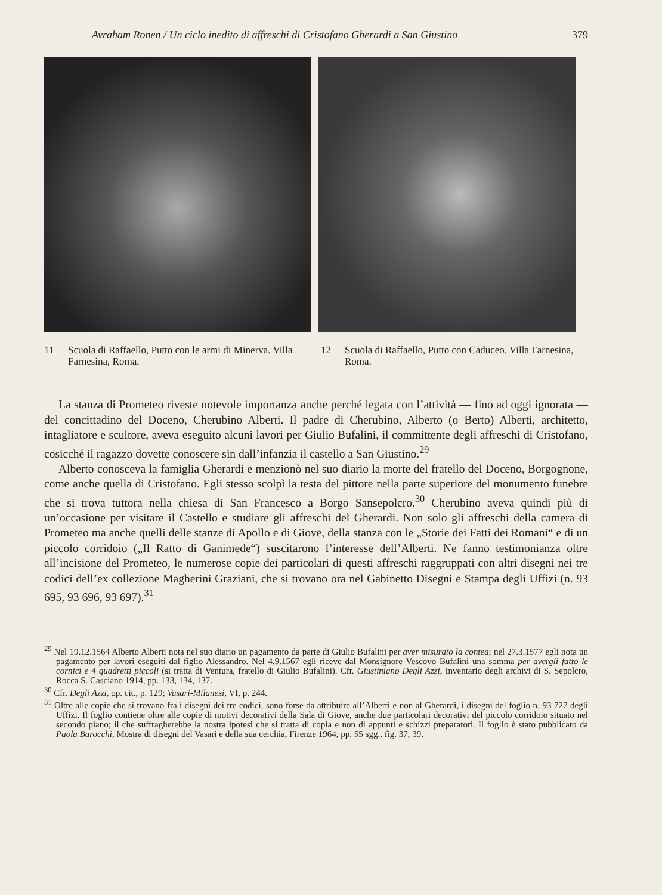Avraham Ronen / Un ciclo inedito di affreschi di Cristofano Gherardi a San Giustino 379
11 Scuola di Raffaello, Putto con le armi di Minerva. Villa Farnesina, Roma.
12 Scuola di Raffaello, Putto con Caduceo. Villa Farnesina, Roma.
La stanza di Prometeo riveste notevole importanza anche perché legata con l’attività — fino ad oggi ignorata — del concittadino del Doceno, Cherubino Alberti. Il padre di Cherubino, Alberto (o Berto) Alberti, architetto, intagliatore e scultore, aveva eseguito alcuni lavori per Giulio Bufalini, il committente degli affreschi di Cristofano, cosicché il ragazzo dovette conoscere sin dall’infanzia il castello a San Giustino.<sup>29</sup>
Alberto conosceva la famiglia Gherardi e menzionò nel suo diario la morte del fratello del Doceno, Borgognone, come anche quella di Cristofano. Egli stesso scolpì la testa del pittore nella parte superiore del monumento funebre che si trova tuttora nella chiesa di San Francesco a Borgo Sansepolcro.<sup>30</sup> Cherubino aveva quindi più di un’occasione per visitare il Castello e studiare gli affreschi del Gherardi. Non solo gli affreschi della camera di Prometeo ma anche quelli delle stanze di Apollo e di Giove, della stanza con le „Storie dei Fatti dei Romani“ e di un piccolo corridoio („Il Ratto di Ganimede“) suscitarono l’interesse dell’Alberti. Ne fanno testimonianza oltre all’incisione del Prometeo, le numerose copie dei particolari di questi affreschi raggruppati con altri disegni nei tre codici dell’ex collezione Magherini Graziani, che si trovano ora nel Gabinetto Disegni e Stampa degli Uffizi (n. 93 695, 93 696, 93 697).<sup>31</sup>
<sup>29</sup> Nel 19.12.1564 Alberto Alberti nota nel suo diario un pagamento da parte di Giulio Bufalini per aver misurato la contea; nel 27.3.1577 egli nota un pagamento per lavori eseguiti dal figlio Alessandro. Nel 4.9.1567 egli riceve dal Monsignore Vescovo Bufalini una somma per avergli fatto le cornici e 4 quadretti piccoli (si tratta di Ventura, fratello di Giulio Bufalini). Cfr. Giustiniano Degli Azzi, Inventario degli archivi di S. Sepolcro, Rocca S. Casciano 1914, pp. 133, 134, 137.
<sup>30</sup> Cfr. Degli Azzi, op. cit., p. 129; Vasari-Milanesi, VI, p. 244.
<sup>31</sup> Oltre alle copie che si trovano fra i disegni dei tre codici, sono forse da attribuire all’Alberti e non al Gherardi, i disegni del foglio n. 93 727 degli Uffizi. Il foglio contiene oltre alle copie di motivi decorativi della Sala di Giove, anche due particolari decorativi del piccolo corridoio situato nel secondo piano; il che suffragherebbe la nostra ipotesi che si tratta di copia e non di appunti e schizzi preparatori. Il foglio è stato pubblicato da Paola Barocchi, Mostra di disegni del Vasari e della sua cerchia, Firenze 1964, pp. 55 sgg., fig. 37, 39.